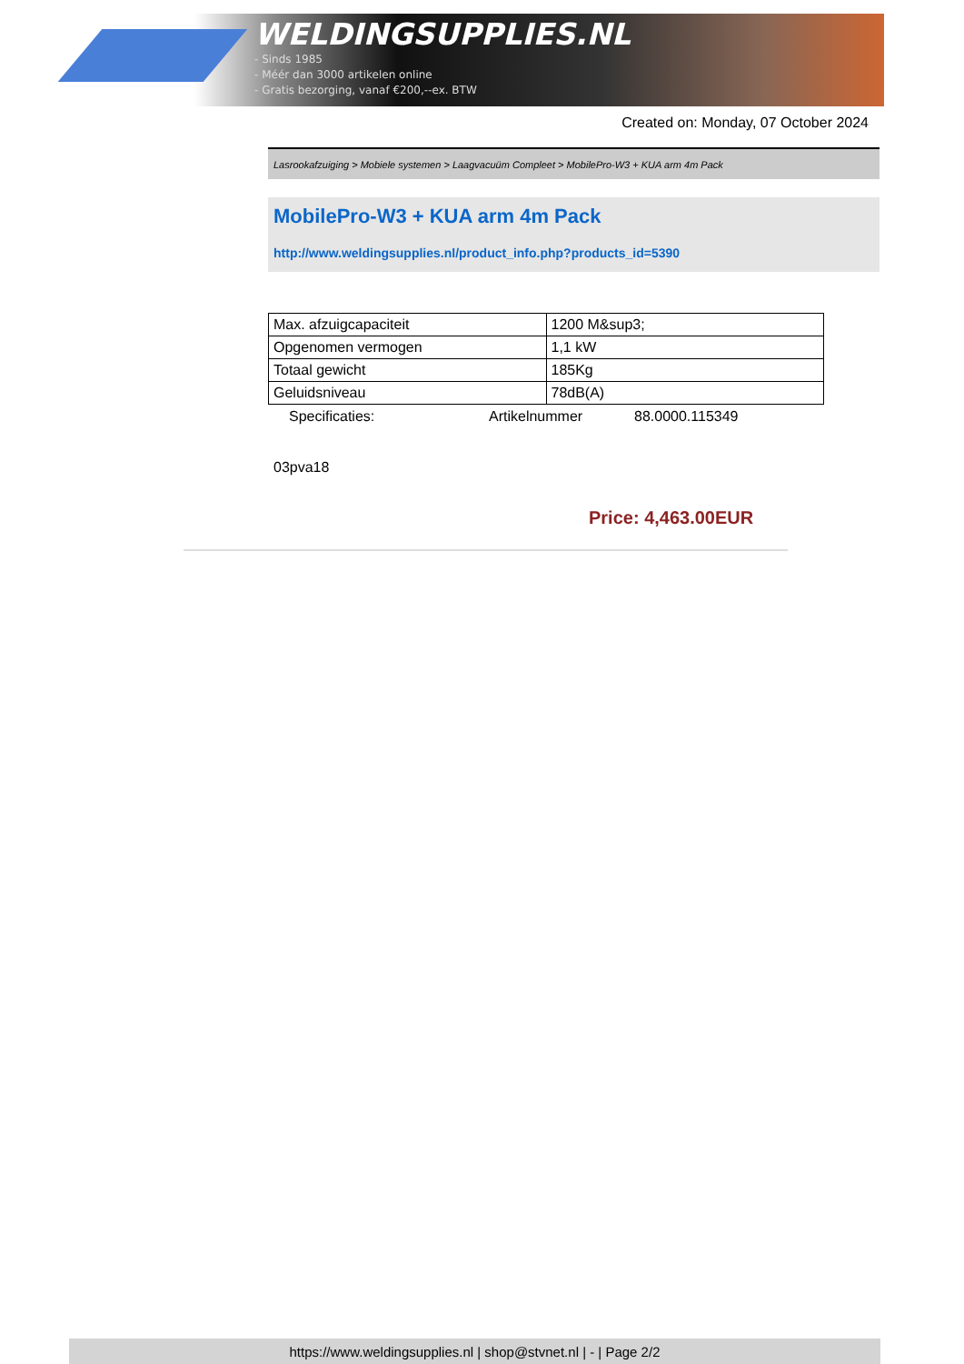WELDINGSUPPLIES.NL
- Sinds 1985
- Méér dan 3000 artikelen online
- Gratis bezorging, vanaf €200,--ex. BTW
Created on: Monday, 07 October 2024
Lasrookafzuiging > Mobiele systemen > Laagvacuüm Compleet > MobilePro-W3 + KUA arm 4m Pack
MobilePro-W3 + KUA arm 4m Pack
http://www.weldingsupplies.nl/product_info.php?products_id=5390
| Max. afzuigcapaciteit | 1200 M&sup3; |
| Opgenomen vermogen | 1,1 kW |
| Totaal gewicht | 185Kg |
| Geluidsniveau | 78dB(A) |
Specificaties: Artikelnummer 88.0000.115349
03pva18
Price: 4,463.00EUR
https://www.weldingsupplies.nl | shop@stvnet.nl | - | Page 2/2